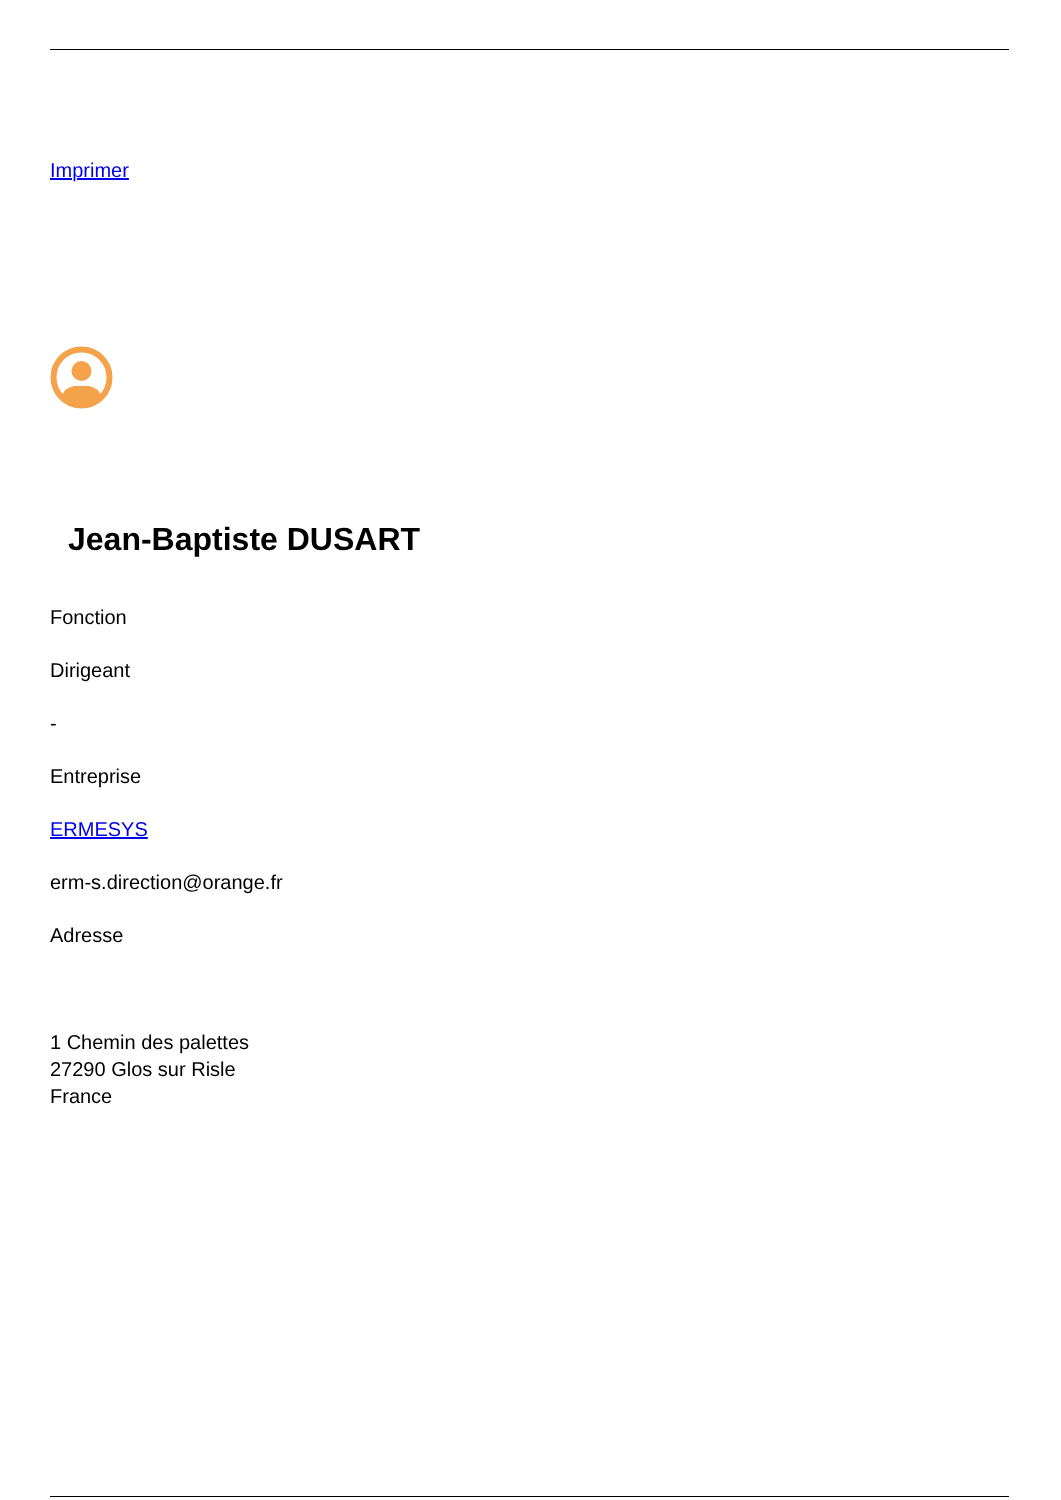Imprimer
Jean-Baptiste DUSART
Fonction
Dirigeant
-
Entreprise
ERMESYS
erm-s.direction@orange.fr
Adresse
1 Chemin des palettes
27290 Glos sur Risle
France